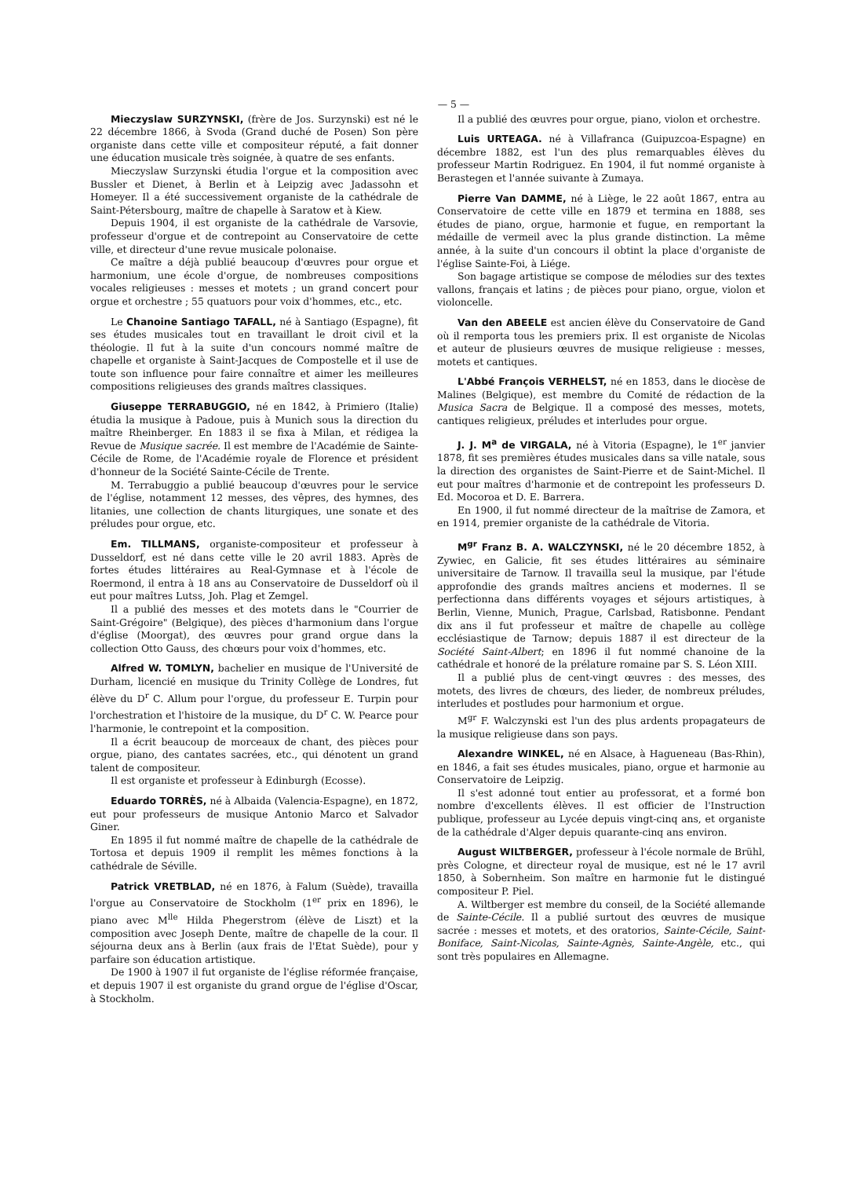— 5 —
Mieczyslaw SURZYNSKI, (frère de Jos. Surzynski) est né le 22 décembre 1866, à Svoda (Grand duché de Posen) Son père organiste dans cette ville et compositeur réputé, a fait donner une éducation musicale très soignée, à quatre de ses enfants.
Mieczyslaw Surzynski étudia l'orgue et la composition avec Bussler et Dienet, à Berlin et à Leipzig avec Jadassohn et Homeyer. Il a été successivement organiste de la cathédrale de Saint-Pétersbourg, maître de chapelle à Saratow et à Kiew.
Depuis 1904, il est organiste de la cathédrale de Varsovie, professeur d'orgue et de contrepoint au Conservatoire de cette ville, et directeur d'une revue musicale polonaise.
Ce maître a déjà publié beaucoup d'œuvres pour orgue et harmonium, une école d'orgue, de nombreuses compositions vocales religieuses : messes et motets ; un grand concert pour orgue et orchestre ; 55 quatuors pour voix d'hommes, etc., etc.
Le Chanoine Santiago TAFALL, né à Santiago (Espagne), fit ses études musicales tout en travaillant le droit civil et la théologie. Il fut à la suite d'un concours nommé maître de chapelle et organiste à Saint-Jacques de Compostelle et il use de toute son influence pour faire connaître et aimer les meilleures compositions religieuses des grands maîtres classiques.
Giuseppe TERRABUGGIO, né en 1842, à Primiero (Italie) étudia la musique à Padoue, puis à Munich sous la direction du maître Rheinberger. En 1883 il se fixa à Milan, et rédigea la Revue de Musique sacrée. Il est membre de l'Académie de Sainte-Cécile de Rome, de l'Académie royale de Florence et président d'honneur de la Société Sainte-Cécile de Trente.
M. Terrabuggio a publié beaucoup d'œuvres pour le service de l'église, notamment 12 messes, des vêpres, des hymnes, des litanies, une collection de chants liturgiques, une sonate et des préludes pour orgue, etc.
Em. TILLMANS, organiste-compositeur et professeur à Dusseldorf, est né dans cette ville le 20 avril 1883. Après de fortes études littéraires au Real-Gymnase et à l'école de Roermond, il entra à 18 ans au Conservatoire de Dusseldorf où il eut pour maîtres Lutss, Joh. Plag et Zemgel.
Il a publié des messes et des motets dans le "Courrier de Saint-Grégoire" (Belgique), des pièces d'harmonium dans l'orgue d'église (Moorgat), des œuvres pour grand orgue dans la collection Otto Gauss, des chœurs pour voix d'hommes, etc.
Alfred W. TOMLYN, bachelier en musique de l'Université de Durham, licencié en musique du Trinity Collège de Londres, fut élève du D<sup>r</sup> C. Allum pour l'orgue, du professeur E. Turpin pour l'orchestration et l'histoire de la musique, du D<sup>r</sup> C. W. Pearce pour l'harmonie, le contrepoint et la composition.
Il a écrit beaucoup de morceaux de chant, des pièces pour orgue, piano, des cantates sacrées, etc., qui dénotent un grand talent de compositeur.
Il est organiste et professeur à Edinburgh (Ecosse).
Eduardo TORRÈS, né à Albaida (Valencia-Espagne), en 1872, eut pour professeurs de musique Antonio Marco et Salvador Giner.
En 1895 il fut nommé maître de chapelle de la cathédrale de Tortosa et depuis 1909 il remplit les mêmes fonctions à la cathédrale de Séville.
Patrick VRETBLAD, né en 1876, à Falum (Suède), travailla l'orgue au Conservatoire de Stockholm (1<sup>er</sup> prix en 1896), le piano avec M<sup>lle</sup> Hilda Phegerstrom (élève de Liszt) et la composition avec Joseph Dente, maître de chapelle de la cour. Il séjourna deux ans à Berlin (aux frais de l'Etat Suède), pour y parfaire son éducation artistique.
De 1900 à 1907 il fut organiste de l'église réformée française, et depuis 1907 il est organiste du grand orgue de l'église d'Oscar, à Stockholm.
Il a publié des œuvres pour orgue, piano, violon et orchestre.
Luis URTEAGA. né à Villafranca (Guipuzcoa-Espagne) en décembre 1882, est l'un des plus remarquables élèves du professeur Martin Rodriguez. En 1904, il fut nommé organiste à Berastegen et l'année suivante à Zumaya.
Pierre Van DAMME, né à Liège, le 22 août 1867, entra au Conservatoire de cette ville en 1879 et termina en 1888, ses études de piano, orgue, harmonie et fugue, en remportant la médaille de vermeil avec la plus grande distinction. La même année, à la suite d'un concours il obtint la place d'organiste de l'église Sainte-Foi, à Liége.
Son bagage artistique se compose de mélodies sur des textes vallons, français et latins ; de pièces pour piano, orgue, violon et violoncelle.
Van den ABEELE est ancien élève du Conservatoire de Gand où il remporta tous les premiers prix. Il est organiste de Nicolas et auteur de plusieurs œuvres de musique religieuse : messes, motets et cantiques.
L'Abbé François VERHELST, né en 1853, dans le diocèse de Malines (Belgique), est membre du Comité de rédaction de la Musica Sacra de Belgique. Il a composé des messes, motets, cantiques religieux, préludes et interludes pour orgue.
J. J. M<sup>a</sup> de VIRGALA, né à Vitoria (Espagne), le 1<sup>er</sup> janvier 1878, fit ses premières études musicales dans sa ville natale, sous la direction des organistes de Saint-Pierre et de Saint-Michel. Il eut pour maîtres d'harmonie et de contrepoint les professeurs D. Ed. Mocoroa et D. E. Barrera.
En 1900, il fut nommé directeur de la maîtrise de Zamora, et en 1914, premier organiste de la cathédrale de Vitoria.
M<sup>gr</sup> Franz B. A. WALCZYNSKI, né le 20 décembre 1852, à Zywiec, en Galicie, fit ses études littéraires au séminaire universitaire de Tarnow. Il travailla seul la musique, par l'étude approfondie des grands maîtres anciens et modernes. Il se perfectionna dans différents voyages et séjours artistiques, à Berlin, Vienne, Munich, Prague, Carlsbad, Ratisbonne. Pendant dix ans il fut professeur et maître de chapelle au collège ecclésiastique de Tarnow; depuis 1887 il est directeur de la Société Saint-Albert; en 1896 il fut nommé chanoine de la cathédrale et honoré de la prélature romaine par S. S. Léon XIII.
Il a publié plus de cent-vingt œuvres : des messes, des motets, des livres de chœurs, des lieder, de nombreux préludes, interludes et postludes pour harmonium et orgue.
M<sup>gr</sup> F. Walczynski est l'un des plus ardents propagateurs de la musique religieuse dans son pays.
Alexandre WINKEL, né en Alsace, à Hagueneau (Bas-Rhin), en 1846, a fait ses études musicales, piano, orgue et harmonie au Conservatoire de Leipzig.
Il s'est adonné tout entier au professorat, et a formé bon nombre d'excellents élèves. Il est officier de l'Instruction publique, professeur au Lycée depuis vingt-cinq ans, et organiste de la cathédrale d'Alger depuis quarante-cinq ans environ.
August WILTBERGER, professeur à l'école normale de Brühl, près Cologne, et directeur royal de musique, est né le 17 avril 1850, à Sobernheim. Son maître en harmonie fut le distingué compositeur P. Piel.
A. Wiltberger est membre du conseil, de la Société allemande de Sainte-Cécile. Il a publié surtout des œuvres de musique sacrée : messes et motets, et des oratorios, Sainte-Cécile, Saint-Boniface, Saint-Nicolas, Sainte-Agnès, Sainte-Angèle, etc., qui sont très populaires en Allemagne.